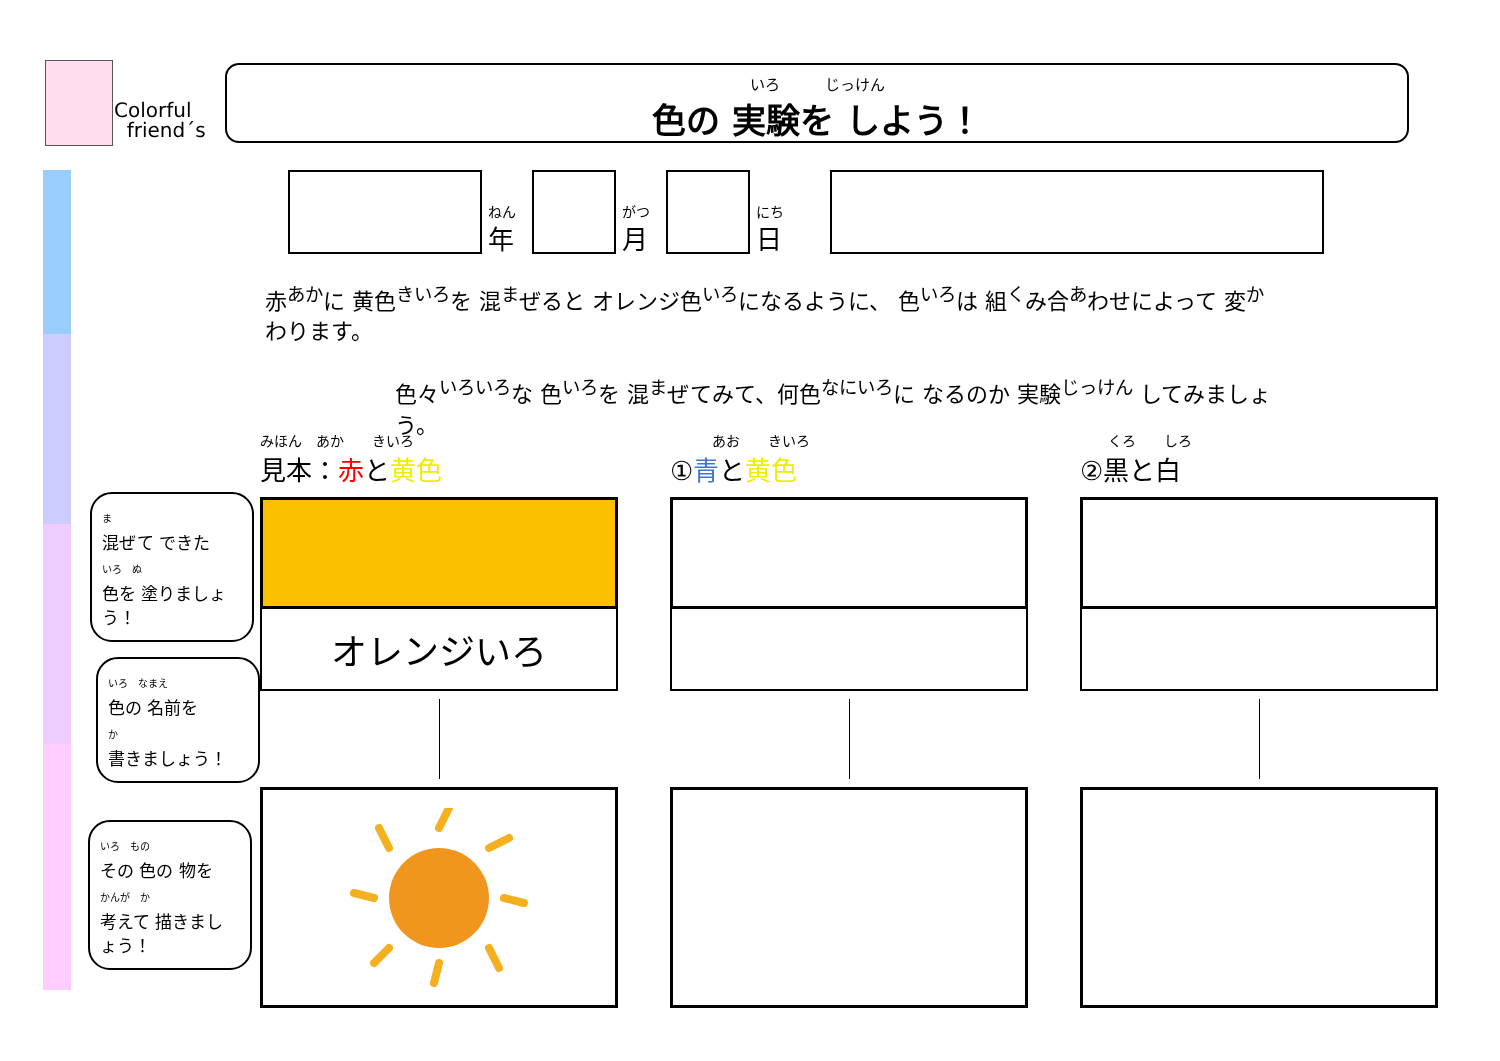Colorful
friend´s
いろ　　　じっけん
色の 実験を しよう！
ねん
年
がつ
月
にち
日
赤<sup>あか</sup>に 黄色<sup>きいろ</sup>を 混<sup>ま</sup>ぜると オレンジ色<sup>いろ</sup>になるように、 色<sup>いろ</sup>は 組<sup>く</sup>み合<sup>あ</sup>わせによって 変<sup>か</sup>わります。
色々<sup>いろいろ</sup>な 色<sup>いろ</sup>を 混<sup>ま</sup>ぜてみて、何色<sup>なにいろ</sup>に なるのか 実験<sup>じっけん</sup> してみましょう。
みほん　あか　　きいろ
見本：赤と黄色
オレンジいろ
　　　あお　　きいろ
①青と黄色
　　くろ　　しろ
②黒と白
ま
混ぜて できた
いろ　ぬ
色を 塗りましょう！
いろ　なまえ
色の 名前を
か
書きましょう！
いろ　もの
その 色の 物を
かんが　か
考えて 描きましょう！